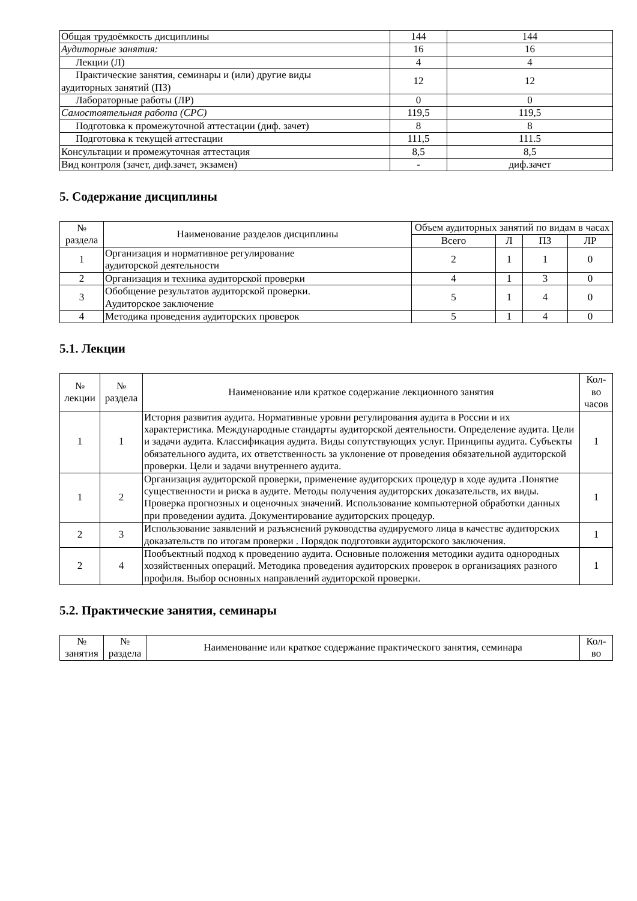| Общая трудоёмкость дисциплины | 144 | 144 |
| Аудиторные занятия: | 16 | 16 |
| Лекции (Л) | 4 | 4 |
| Практические занятия, семинары и (или) другие виды аудиторных занятий (ПЗ) | 12 | 12 |
| Лабораторные работы (ЛР) | 0 | 0 |
| Самостоятельная работа (СРС) | 119,5 | 119,5 |
| Подготовка к промежуточной аттестации (диф. зачет) | 8 | 8 |
| Подготовка к текущей аттестации | 111,5 | 111.5 |
| Консультации и промежуточная аттестация | 8,5 | 8,5 |
| Вид контроля (зачет, диф.зачет, экзамен) | - | диф.зачет |
5. Содержание дисциплины
| № раздела | Наименование разделов дисциплины | Объем аудиторных занятий по видам в часах | | | |
| --- | --- | --- | --- | --- | --- |
| | | Всего | Л | ПЗ | ЛР |
| 1 | Организация и нормативное регулирование аудиторской деятельности | 2 | 1 | 1 | 0 |
| 2 | Организация и техника аудиторской проверки | 4 | 1 | 3 | 0 |
| 3 | Обобщение результатов аудиторской проверки. Аудиторское заключение | 5 | 1 | 4 | 0 |
| 4 | Методика проведения аудиторских проверок | 5 | 1 | 4 | 0 |
5.1. Лекции
| № лекции | № раздела | Наименование или краткое содержание лекционного занятия | Кол- во часов |
| --- | --- | --- | --- |
| 1 | 1 | История развития аудита. Нормативные уровни регулирования аудита в России и их характеристика. Международные стандарты аудиторской деятельности. Определение аудита. Цели и задачи аудита. Классификация аудита. Виды сопутствующих услуг. Принципы аудита. Субъекты обязательного аудита, их ответственность за уклонение от проведения обязательной аудиторской проверки. Цели и задачи внутреннего аудита. | 1 |
| 1 | 2 | Организация аудиторской проверки, применение аудиторских процедур в ходе аудита .Понятие существенности и риска в аудите. Методы получения аудиторских доказательств, их виды. Проверка прогнозных и оценочных значений. Использование компьютерной обработки данных при проведении аудита. Документирование аудиторских процедур. | 1 |
| 2 | 3 | Использование заявлений и разъяснений руководства аудируемого лица в качестве аудиторских доказательств по итогам проверки . Порядок подготовки аудиторского заключения. | 1 |
| 2 | 4 | Пообъектный подход к проведению аудита. Основные положения методики аудита однородных хозяйственных операций. Методика проведения аудиторских проверок в организациях разного профиля. Выбор основных направлений аудиторской проверки. | 1 |
5.2. Практические занятия, семинары
| № занятия | № раздела | Наименование или краткое содержание практического занятия, семинара | Кол- во |
| --- | --- | --- | --- |